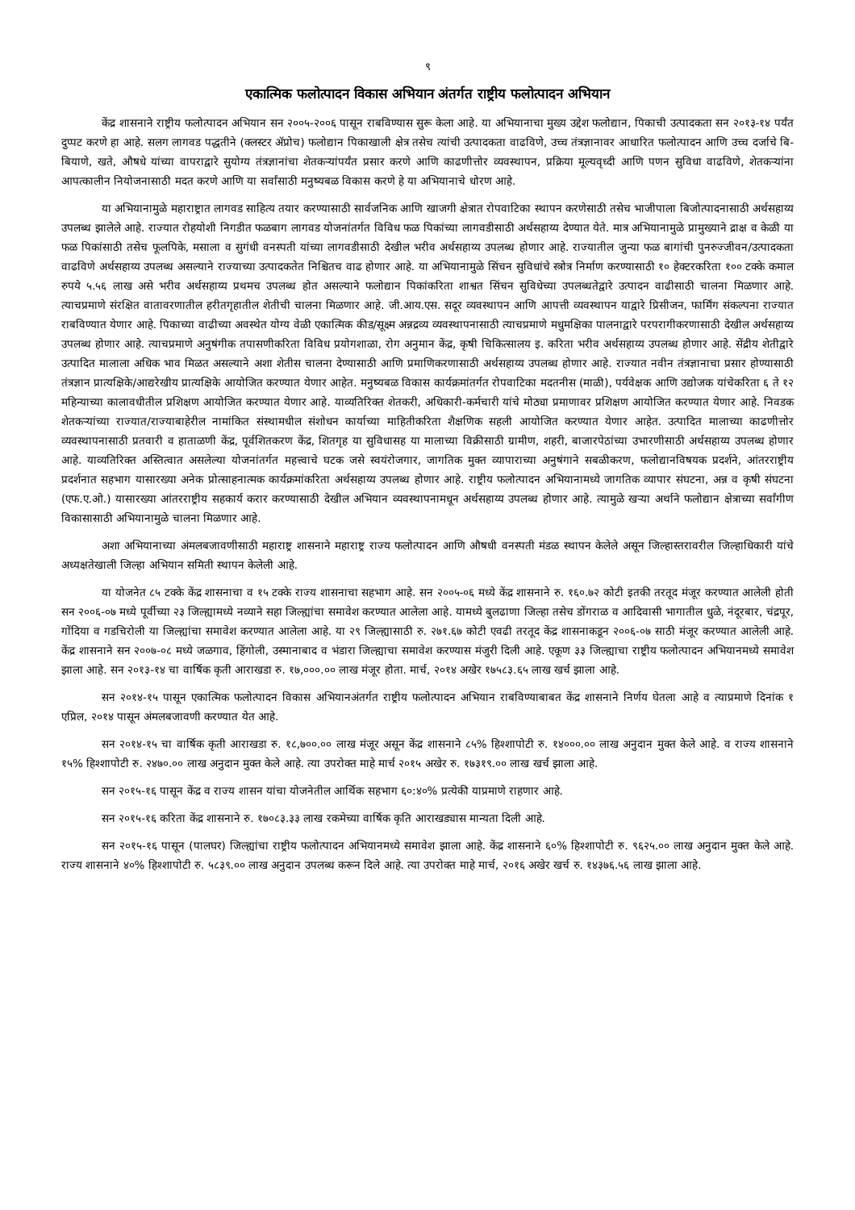९
एकात्मिक फलोत्पादन विकास अभियान अंतर्गत राष्ट्रीय फलोत्पादन अभियान
केंद्र शासनाने राष्ट्रीय फलोत्पादन अभियान सन २००५-२००६ पासून राबविण्यास सुरू केला आहे. या अभियानाचा मुख्य उद्देश फलोद्यान, पिकाची उत्पादकता सन २०१३-१४ पर्यंत दुप्पट करणे हा आहे. सलग लागवड पद्धतीने (क्लस्टर ॲप्रोच) फलोद्यान पिकाखाली क्षेत्र तसेच त्यांची उत्पादकता वाढविणे, उच्च तंत्रज्ञानावर आधारित फलोत्पादन आणि उच्च दर्जाचे बि-बियाणे, खते, औषधे यांच्या वापराद्वारे सुयोग्य तंत्रज्ञानांचा शेतकऱ्यांपर्यंत प्रसार करणे आणि काढणीत्तोर व्यवस्थापन, प्रक्रिया मूल्यवृध्दी आणि पणन सुविधा वाढविणे, शेतकऱ्यांना आपत्कालीन नियोजनासाठी मदत करणे आणि या सर्वांसाठी मनुष्यबळ विकास करणे हे या अभियानाचे धोरण आहे.
या अभियानामुळे महाराष्ट्रात लागवड साहित्य तयार करण्यासाठी सार्वजनिक आणि खाजगी क्षेत्रात रोपवाटिका स्थापन करणेसाठी तसेच भाजीपाला बिजोत्पादनासाठी अर्थसहाय्य उपलब्ध झालेले आहे. राज्यात रोहयोशी निगडीत फळबाग लागवड योजनांतर्गत विविध फळ पिकांच्या लागवडीसाठी अर्थसहाय्य देण्यात येते. मात्र अभियानामुळे प्रामुख्याने द्राक्ष व केळी या फळ पिकांसाठी तसेच फूलपिके, मसाला व सुगंधी वनस्पती यांच्या लागवडीसाठी देखील भरीव अर्थसहाय्य उपलब्ध होणार आहे. राज्यातील जुन्या फळ बागांची पुनरुज्जीवन/उत्पादकता वाढविणे अर्थसहाय्य उपलब्ध असल्याने राज्याच्या उत्पादकतेत निश्चितच वाढ होणार आहे. या अभियानामुळे सिंचन सुविधांचे स्त्रोत्र निर्माण करण्यासाठी १० हेक्टरकरिता १०० टक्के कमाल रुपये ५.५६ लाख असे भरीव अर्थसहाय्य प्रथमच उपलब्ध होत असल्याने फलोद्यान पिकांकरिता शाश्वत सिंचन सुविधेच्या उपलब्धतेद्वारे उत्पादन वाढीसाठी चालना मिळणार आहे. त्याचप्रमाणे संरक्षित वातावरणातील हरीतगृहातील शेतीची चालना मिळणार आहे. जी.आय.एस. सदूर व्यवस्थापन आणि आपत्ती व्यवस्थापन याद्वारे प्रिसीजन, फार्मिंग संकल्पना राज्यात राबविण्यात येणार आहे. पिकाच्या वाढीच्या अवस्थेत योग्य वेळी एकात्मिक कीड/सूक्ष्म अन्नद्रव्य व्यवस्थापनासाठी त्याचप्रमाणे मधुमक्षिका पालनाद्वारे परपरागीकरणासाठी देखील अर्थसहाय्य उपलब्ध होणार आहे. त्याचप्रमाणे अनुषंगीक तपासणीकरिता विविध प्रयोगशाळा, रोग अनुमान केंद्र, कृषी चिकित्सालय इ. करिता भरीव अर्थसहाय्य उपलब्ध होणार आहे. सेंद्रीय शेतीद्वारे उत्पादित मालाला अधिक भाव मिळत असल्याने अशा शेतीस चालना देण्यासाठी आणि प्रमाणिकरणासाठी अर्थसहाय्य उपलब्ध होणार आहे. राज्यात नवीन तंत्रज्ञानाचा प्रसार होण्यासाठी तंत्रज्ञान प्रात्यक्षिके/आद्यरेखीय प्रात्यक्षिके आयोजित करण्यात येणार आहेत. मनुष्यबळ विकास कार्यक्रमांतर्गत रोपवाटिका मदतनीस (माळी), पर्यवेक्षक आणि उद्योजक यांचेकरिता ६ ते १२ महिन्याच्या कालावधीतील प्रशिक्षण आयोजित करण्यात येणार आहे. याव्यतिरिक्त शेतकरी, अधिकारी-कर्मचारी यांचे मोठ्या प्रमाणावर प्रशिक्षण आयोजित करण्यात येणार आहे. निवडक शेतकऱ्यांच्या राज्यात/राज्याबाहेरील नामांकित संस्थामधील संशोधन कार्याच्या माहितीकरिता शैक्षणिक सहली आयोजित करण्यात येणार आहेत. उत्पादित मालाच्या काढणीत्तोर व्यवस्थापनासाठी प्रतवारी व हाताळणी केंद्र, पूर्वशितकरण केंद्र, शितगृह या सुविधासह या मालाच्या विक्रीसाठी ग्रामीण, शहरी, बाजारपेठांच्या उभारणीसाठी अर्थसहाय्य उपलब्ध होणार आहे. याव्यतिरिक्त अस्तित्वात असलेल्या योजनांतर्गत महत्त्वाचे घटक जसे स्वयंरोजगार, जागतिक मुक्त व्यापाराच्या अनुषंगाने सबळीकरण, फलोद्यानविषयक प्रदर्शने, आंतरराष्ट्रीय प्रदर्शनात सहभाग यासारख्या अनेक प्रोत्साहनात्मक कार्यक्रमांकरिता अर्थसहाय्य उपलब्ध होणार आहे. राष्ट्रीय फलोत्पादन अभियानामध्ये जागतिक व्यापार संघटना, अन्न व कृषी संघटना (एफ.ए.ओ.) यासारख्या आंतरराष्ट्रीय सहकार्य करार करण्यासाठी देखील अभियान व्यवस्थापनामधून अर्थसहाय्य उपलब्ध होणार आहे. त्यामुळे खऱ्या अर्थाने फलोद्यान क्षेत्राच्या सर्वांगीण विकासासाठी अभियानामुळे चालना मिळणार आहे.
अशा अभियानाच्या अंमलबजावणीसाठी महाराष्ट्र शासनाने महाराष्ट्र राज्य फलोत्पादन आणि औषधी वनस्पती मंडळ स्थापन केलेले असून जिल्हास्तरावरील जिल्हाधिकारी यांचे अध्यक्षतेखाली जिल्हा अभियान समिती स्थापन केलेली आहे.
या योजनेत ८५ टक्के केंद्र शासनाचा व १५ टक्के राज्य शासनाचा सहभाग आहे. सन २००५-०६ मध्ये केंद्र शासनाने रु. १६०.७२ कोटी इतकी तरतूद मंजूर करण्यात आलेली होती सन २००६-०७ मध्ये पूर्वीच्या २३ जिल्ह्यामध्ये नव्याने सहा जिल्ह्यांचा समावेश करण्यात आलेला आहे. यामध्ये बुलढाणा जिल्हा तसेच डोंगराळ व आदिवासी भागातील धुळे, नंदूरबार, चंद्रपूर, गोंदिया व गडचिरोली या जिल्ह्यांचा समावेश करण्यात आलेला आहे. या २९ जिल्ह्यासाठी रु. २७१.६७ कोटी एवढी तरतूद केंद्र शासनाकडून २००६-०७ साठी मंजूर करण्यात आलेली आहे. केंद्र शासनाने सन २००७-०८ मध्ये जळगाव, हिंगोली, उस्मानाबाद व भंडारा जिल्ह्याचा समावेश करण्यास मंजुरी दिली आहे. एकूण ३३ जिल्ह्याचा राष्ट्रीय फलोत्पादन अभियानमध्ये समावेश झाला आहे. सन २०१३-१४ चा वार्षिक कृती आराखडा रु. १७,०००.०० लाख मंजूर होता. मार्च, २०१४ अखेर १७५८३.६५ लाख खर्च झाला आहे.
सन २०१४-१५ पासून एकात्मिक फलोत्पादन विकास अभियानअंतर्गत राष्ट्रीय फलोत्पादन अभियान राबविण्याबाबत केंद्र शासनाने निर्णय घेतला आहे व त्याप्रमाणे दिनांक १ एप्रिल, २०१४ पासून अंमलबजावणी करण्यात येत आहे.
सन २०१४-१५ चा वार्षिक कृती आराखडा रु. १८,७००.०० लाख मंजूर असून केंद्र शासनाने ८५% हिश्शापोटी रु. १४०००.०० लाख अनुदान मुक्त केले आहे. व राज्य शासनाने १५% हिश्शापोटी रु. २४७०.०० लाख अनुदान मुक्त केले आहे. त्या उपरोक्त माहे मार्च २०१५ अखेर रु. १७३१९.०० लाख खर्च झाला आहे.
सन २०१५-१६ पासून केंद्र व राज्य शासन यांचा योजनेतील आर्थिक सहभाग ६०:४०% प्रत्येकी याप्रमाणे राहणार आहे.
सन २०१५-१६ करिता केंद्र शासनाने रु. १७०८३.३३ लाख रकमेच्या वार्षिक कृति आराखड्यास मान्यता दिली आहे.
सन २०१५-१६ पासून (पालघर) जिल्ह्यांचा राष्ट्रीय फलोत्पादन अभियानमध्ये समावेश झाला आहे. केंद्र शासनाने ६०% हिश्शापोटी रु. ९६२५.०० लाख अनुदान मुक्त केले आहे. राज्य शासनाने ४०% हिश्शापोटी रु. ५८३९.०० लाख अनुदान उपलब्ध करून दिले आहे. त्या उपरोक्त माहे मार्च, २०१६ अखेर खर्च रु. १४३७६.५६ लाख झाला आहे.